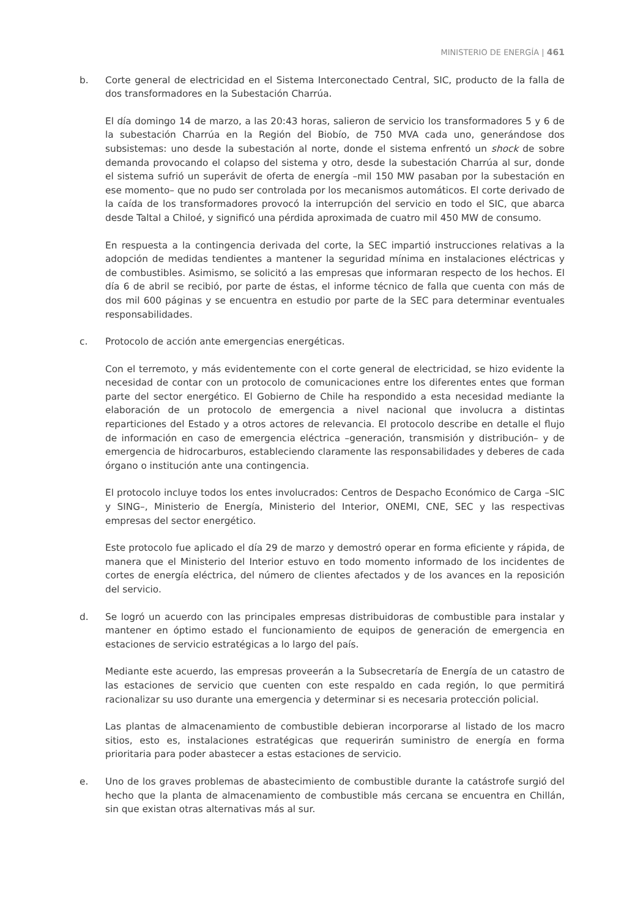MINISTERIO DE ENERGÍA | 461
b. Corte general de electricidad en el Sistema Interconectado Central, SIC, producto de la falla de dos transformadores en la Subestación Charrúa.
El día domingo 14 de marzo, a las 20:43 horas, salieron de servicio los transformadores 5 y 6 de la subestación Charrúa en la Región del Biobío, de 750 MVA cada uno, generándose dos subsistemas: uno desde la subestación al norte, donde el sistema enfrentó un shock de sobre demanda provocando el colapso del sistema y otro, desde la subestación Charrúa al sur, donde el sistema sufrió un superávit de oferta de energía –mil 150 MW pasaban por la subestación en ese momento– que no pudo ser controlada por los mecanismos automáticos. El corte derivado de la caída de los transformadores provocó la interrupción del servicio en todo el SIC, que abarca desde Taltal a Chiloé, y significó una pérdida aproximada de cuatro mil 450 MW de consumo.
En respuesta a la contingencia derivada del corte, la SEC impartió instrucciones relativas a la adopción de medidas tendientes a mantener la seguridad mínima en instalaciones eléctricas y de combustibles. Asimismo, se solicitó a las empresas que informaran respecto de los hechos. El día 6 de abril se recibió, por parte de éstas, el informe técnico de falla que cuenta con más de dos mil 600 páginas y se encuentra en estudio por parte de la SEC para determinar eventuales responsabilidades.
c. Protocolo de acción ante emergencias energéticas.
Con el terremoto, y más evidentemente con el corte general de electricidad, se hizo evidente la necesidad de contar con un protocolo de comunicaciones entre los diferentes entes que forman parte del sector energético. El Gobierno de Chile ha respondido a esta necesidad mediante la elaboración de un protocolo de emergencia a nivel nacional que involucra a distintas reparticiones del Estado y a otros actores de relevancia. El protocolo describe en detalle el flujo de información en caso de emergencia eléctrica –generación, transmisión y distribución– y de emergencia de hidrocarburos, estableciendo claramente las responsabilidades y deberes de cada órgano o institución ante una contingencia.
El protocolo incluye todos los entes involucrados: Centros de Despacho Económico de Carga –SIC y SING–, Ministerio de Energía, Ministerio del Interior, ONEMI, CNE, SEC y las respectivas empresas del sector energético.
Este protocolo fue aplicado el día 29 de marzo y demostró operar en forma eficiente y rápida, de manera que el Ministerio del Interior estuvo en todo momento informado de los incidentes de cortes de energía eléctrica, del número de clientes afectados y de los avances en la reposición del servicio.
d. Se logró un acuerdo con las principales empresas distribuidoras de combustible para instalar y mantener en óptimo estado el funcionamiento de equipos de generación de emergencia en estaciones de servicio estratégicas a lo largo del país.
Mediante este acuerdo, las empresas proveerán a la Subsecretaría de Energía de un catastro de las estaciones de servicio que cuenten con este respaldo en cada región, lo que permitirá racionalizar su uso durante una emergencia y determinar si es necesaria protección policial.
Las plantas de almacenamiento de combustible debieran incorporarse al listado de los macro sitios, esto es, instalaciones estratégicas que requerirán suministro de energía en forma prioritaria para poder abastecer a estas estaciones de servicio.
e. Uno de los graves problemas de abastecimiento de combustible durante la catástrofe surgió del hecho que la planta de almacenamiento de combustible más cercana se encuentra en Chillán, sin que existan otras alternativas más al sur.